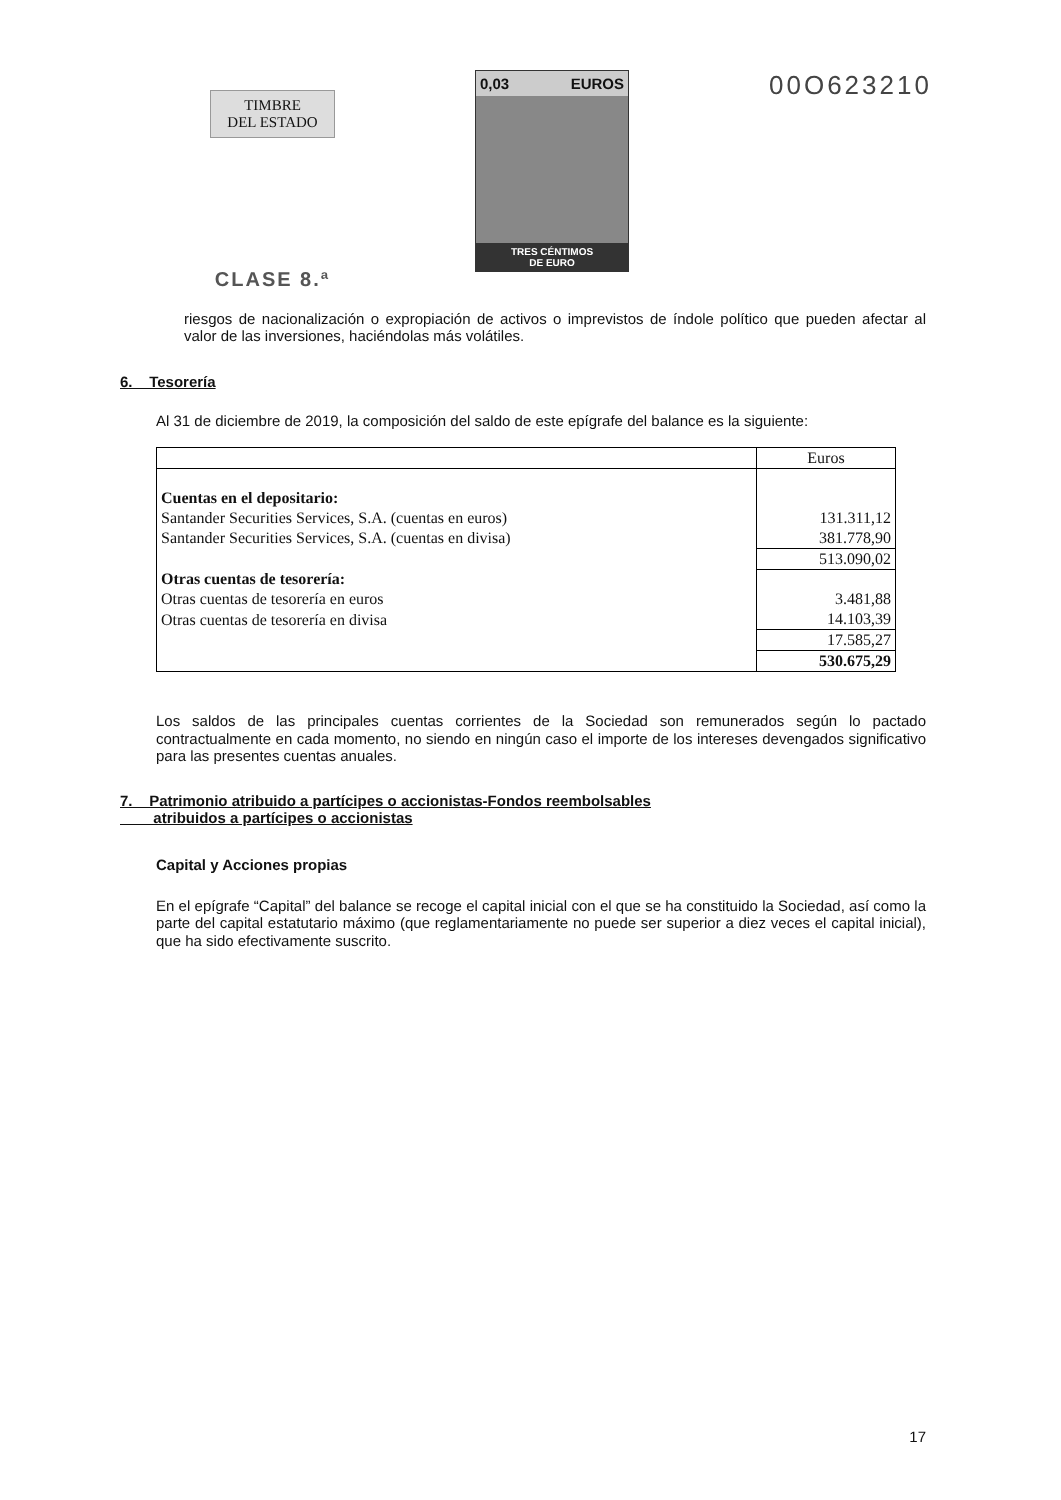TIMBRE
DEL ESTADO
CLASE 8.ª
0,03 EUROS
TRES CÉNTIMOS
DE EURO
00O623210
riesgos de nacionalización o expropiación de activos o imprevistos de índole político que pueden afectar al valor de las inversiones, haciéndolas más volátiles.
6. Tesorería
Al 31 de diciembre de 2019, la composición del saldo de este epígrafe del balance es la siguiente:
| | Euros |
| Cuentas en el depositario: | |
| Santander Securities Services, S.A. (cuentas en euros) | 131.311,12 |
| Santander Securities Services, S.A. (cuentas en divisa) | 381.778,90 |
| | 513.090,02 |
| Otras cuentas de tesorería: | |
| Otras cuentas de tesorería en euros | 3.481,88 |
| Otras cuentas de tesorería en divisa | 14.103,39 |
| | 17.585,27 |
| | 530.675,29 |
Los saldos de las principales cuentas corrientes de la Sociedad son remunerados según lo pactado contractualmente en cada momento, no siendo en ningún caso el importe de los intereses devengados significativo para las presentes cuentas anuales.
7. Patrimonio atribuido a partícipes o accionistas-Fondos reembolsables
atribuidos a partícipes o accionistas
Capital y Acciones propias
En el epígrafe “Capital” del balance se recoge el capital inicial con el que se ha constituido la Sociedad, así como la parte del capital estatutario máximo (que reglamentariamente no puede ser superior a diez veces el capital inicial), que ha sido efectivamente suscrito.
17